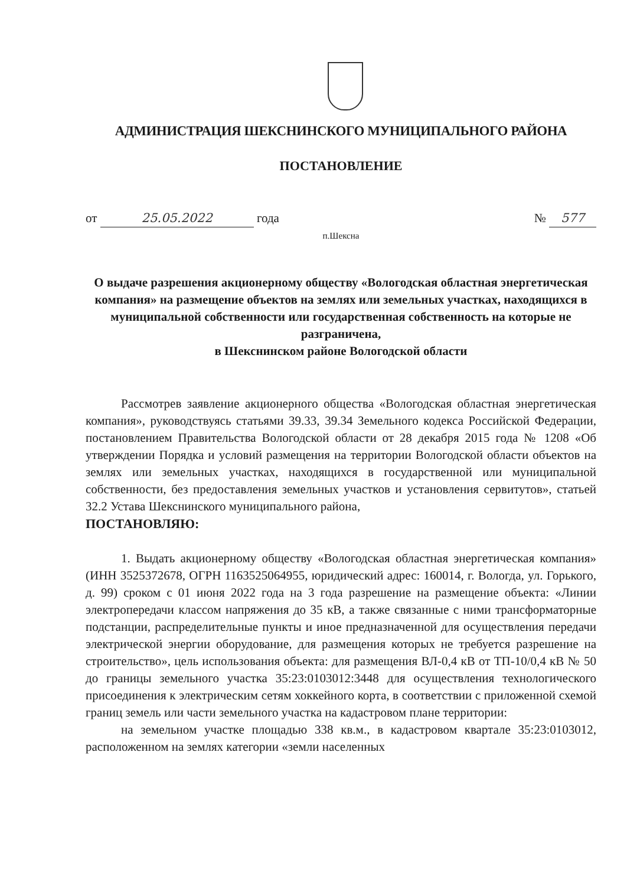АДМИНИСТРАЦИЯ ШЕКСНИНСКОГО МУНИЦИПАЛЬНОГО РАЙОНА
ПОСТАНОВЛЕНИЕ
от 25.05.2022 года № 577
п.Шексна
О выдаче разрешения акционерному обществу «Вологодская областная энергетическая компания» на размещение объектов на землях или земельных участках, находящихся в муниципальной собственности или государственная собственность на которые не разграничена,
в Шекснинском районе Вологодской области
Рассмотрев заявление акционерного общества «Вологодская областная энергетическая компания», руководствуясь статьями 39.33, 39.34 Земельного кодекса Российской Федерации, постановлением Правительства Вологодской области от 28 декабря 2015 года № 1208 «Об утверждении Порядка и условий размещения на территории Вологодской области объектов на землях или земельных участках, находящихся в государственной или муниципальной собственности, без предоставления земельных участков и установления сервитутов», статьей 32.2 Устава Шекснинского муниципального района,
ПОСТАНОВЛЯЮ:
1. Выдать акционерному обществу «Вологодская областная энергетическая компания» (ИНН 3525372678, ОГРН 1163525064955, юридический адрес: 160014, г. Вологда, ул. Горького, д. 99) сроком с 01 июня 2022 года на 3 года разрешение на размещение объекта: «Линии электропередачи классом напряжения до 35 кВ, а также связанные с ними трансформаторные подстанции, распределительные пункты и иное предназначенной для осуществления передачи электрической энергии оборудование, для размещения которых не требуется разрешение на строительство», цель использования объекта: для размещения ВЛ-0,4 кВ от ТП-10/0,4 кВ № 50 до границы земельного участка 35:23:0103012:3448 для осуществления технологического присоединения к электрическим сетям хоккейного корта, в соответствии с приложенной схемой границ земель или части земельного участка на кадастровом плане территории:
на земельном участке площадью 338 кв.м., в кадастровом квартале 35:23:0103012, расположенном на землях категории «земли населенных